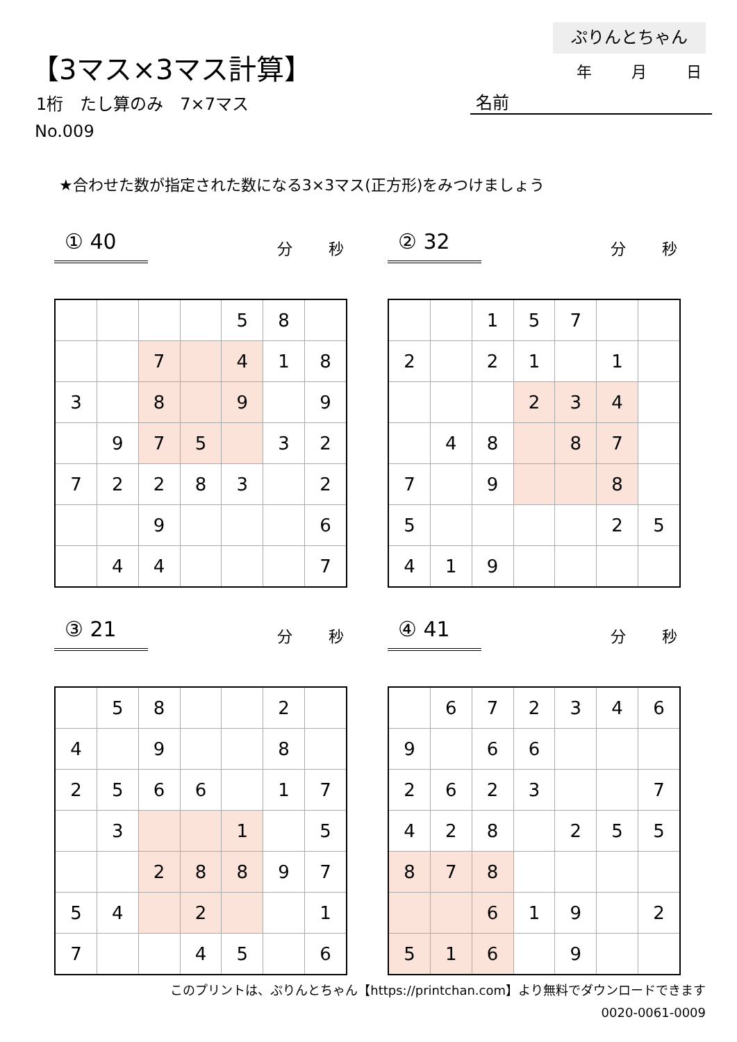ぷりんとちゃん
【3マス×3マス計算】 年 月 日
1桁　たし算のみ　7×7マス 名前
No.009
★合わせた数が指定された数になる3×3マス(正方形)をみつけましょう
① 40 分 秒
| | | | | 5 | 8 | |
| | | 7 | | 4 | 1 | 8 |
| 3 | | 8 | | 9 | | 9 |
| | 9 | 7 | 5 | | 3 | 2 |
| 7 | 2 | 2 | 8 | 3 | | 2 |
| | | 9 | | | | 6 |
| | 4 | 4 | | | | 7 |
② 32 分 秒
| | | 1 | 5 | 7 | | |
| 2 | | 2 | 1 | | 1 | |
| | | | 2 | 3 | 4 | |
| | 4 | 8 | | 8 | 7 | |
| 7 | | 9 | | | 8 | |
| 5 | | | | | 2 | 5 |
| 4 | 1 | 9 | | | | |
③ 21 分 秒
| | 5 | 8 | | | 2 | |
| 4 | | 9 | | | 8 | |
| 2 | 5 | 6 | 6 | | 1 | 7 |
| | 3 | | | 1 | | 5 |
| | | 2 | 8 | 8 | 9 | 7 |
| 5 | 4 | | 2 | | | 1 |
| 7 | | | 4 | 5 | | 6 |
④ 41 分 秒
| | 6 | 7 | 2 | 3 | 4 | 6 |
| 9 | | 6 | 6 | | | |
| 2 | 6 | 2 | 3 | | | 7 |
| 4 | 2 | 8 | | 2 | 5 | 5 |
| 8 | 7 | 8 | | | | |
| | | 6 | 1 | 9 | | 2 |
| 5 | 1 | 6 | | 9 | | |
このプリントは、ぷりんとちゃん【https://printchan.com】より無料でダウンロードできます
0020-0061-0009